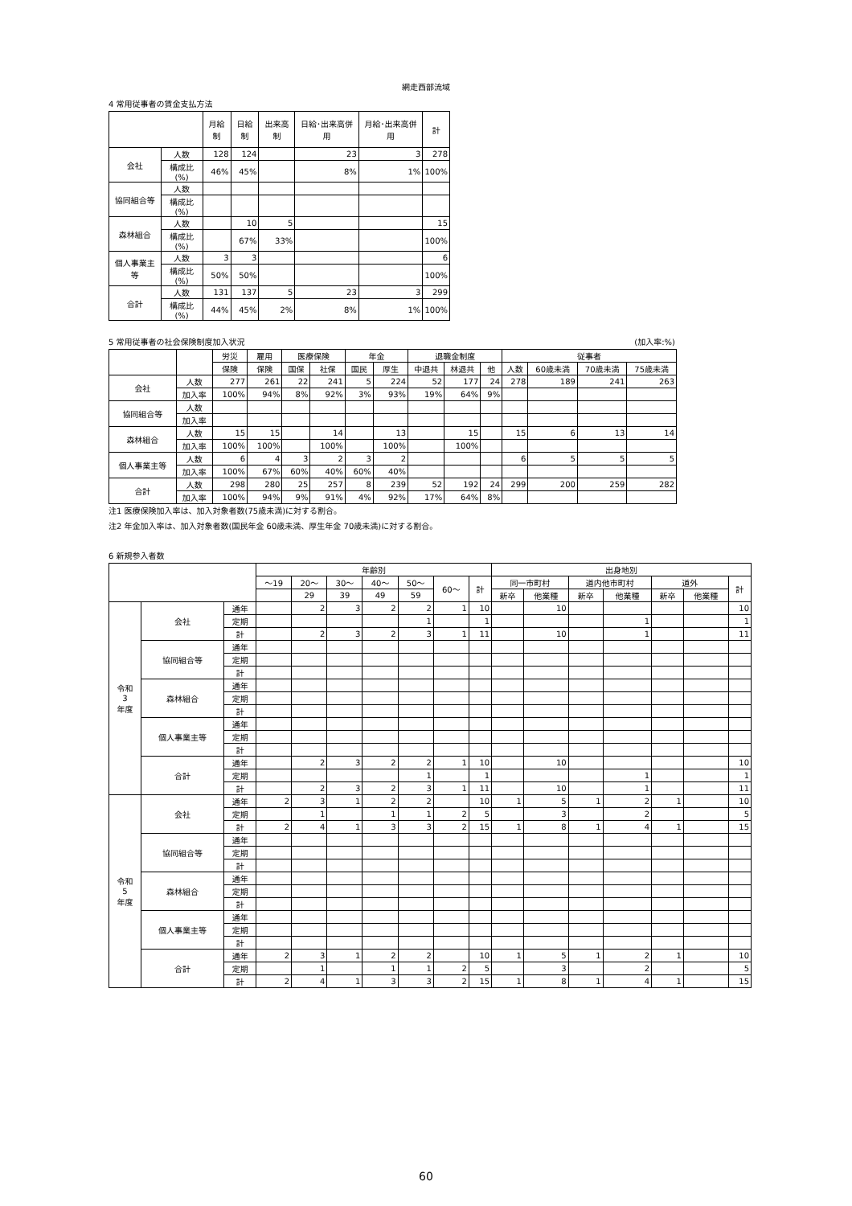網走西部流域
4 常用従事者の賃金支払方法
| | | 月給制 | 日給制 | 出来高制 | 日給･出来高併用 | 月給･出来高併用 | 計 |
| --- | --- | --- | --- | --- | --- | --- | --- |
| 会社 | 人数 | 128 | 124 | | 23 | 3 | 278 |
| | 構成比(%) | 46% | 45% | | 8% | 1% | 100% |
| 協同組合等 | 人数 | | | | | | |
| | 構成比(%) | | | | | | |
| 森林組合 | 人数 | | 10 | 5 | | | 15 |
| | 構成比(%) | | 67% | 33% | | | 100% |
| 個人事業主等 | 人数 | 3 | 3 | | | | 6 |
| | 構成比(%) | 50% | 50% | | | | 100% |
| 合計 | 人数 | 131 | 137 | 5 | 23 | 3 | 299 |
| | 構成比(%) | 44% | 45% | 2% | 8% | 1% | 100% |
5 常用従事者の社会保険制度加入状況 (加入率:%)
| | | 労災 | 雇用 | 医療保険 | | 年金 | | 退職金制度 | | | 従事者 | | | |
| --- | --- | --- | --- | --- | --- | --- | --- | --- | --- | --- | --- | --- | --- | --- |
| | | 保険 | 保険 | 国保 | 社保 | 国民 | 厚生 | 中退共 | 林退共 | 他 | 人数 | 60歳未満 | 70歳未満 | 75歳未満 |
| 会社 | 人数 | 277 | 261 | 22 | 241 | 5 | 224 | 52 | 177 | 24 | 278 | 189 | 241 | 263 |
| | 加入率 | 100% | 94% | 8% | 92% | 3% | 93% | 19% | 64% | 9% | | | | |
| 協同組合等 | 人数 | | | | | | | | | | | | | |
| | 加入率 | | | | | | | | | | | | | |
| 森林組合 | 人数 | 15 | 15 | | 14 | | 13 | | 15 | | 15 | 6 | 13 | 14 |
| | 加入率 | 100% | 100% | | 100% | | 100% | | 100% | | | | | |
| 個人事業主等 | 人数 | 6 | 4 | 3 | 2 | 3 | 2 | | | | 6 | 5 | 5 | 5 |
| | 加入率 | 100% | 67% | 60% | 40% | 60% | 40% | | | | | | | |
| 合計 | 人数 | 298 | 280 | 25 | 257 | 8 | 239 | 52 | 192 | 24 | 299 | 200 | 259 | 282 |
| | 加入率 | 100% | 94% | 9% | 91% | 4% | 92% | 17% | 64% | 8% | | | | |
注1 医療保険加入率は、加入対象者数(75歳未満)に対する割合。
注2 年金加入率は、加入対象者数(国民年金 60歳未満、厚生年金 70歳未満)に対する割合。
6 新規参入者数
| | | | 年齢別 | | | | | | | 出身地別 | | | | | | |
| --- | --- | --- | --- | --- | --- | --- | --- | --- | --- | --- | --- | --- | --- | --- | --- | --- |
| | | | ～19 | 20～ | 30～ | 40～ | 50～ | 60～ | 計 | 同一市町村 | | 道内他市町村 | | 道外 | | 計 |
| | | | | 29 | 39 | 49 | 59 | | | 新卒 | 他業種 | 新卒 | 他業種 | 新卒 | 他業種 | |
| 令和 3 年度 | 会社 | 通年 | | 2 | 3 | 2 | 2 | 1 | 10 | | 10 | | | | | 10 |
| | | 定期 | | | | | 1 | | 1 | | | | 1 | | | 1 |
| | | 計 | | 2 | 3 | 2 | 3 | 1 | 11 | | 10 | | 1 | | | 11 |
| | 協同組合等 | 通年 | | | | | | | | | | | | | | |
| | | 定期 | | | | | | | | | | | | | | |
| | | 計 | | | | | | | | | | | | | | |
| | 森林組合 | 通年 | | | | | | | | | | | | | | |
| | | 定期 | | | | | | | | | | | | | | |
| | | 計 | | | | | | | | | | | | | | |
| | 個人事業主等 | 通年 | | | | | | | | | | | | | | |
| | | 定期 | | | | | | | | | | | | | | |
| | | 計 | | | | | | | | | | | | | | |
| | 合計 | 通年 | | 2 | 3 | 2 | 2 | 1 | 10 | | 10 | | | | | 10 |
| | | 定期 | | | | | 1 | | 1 | | | | 1 | | | 1 |
| | | 計 | | 2 | 3 | 2 | 3 | 1 | 11 | | 10 | | 1 | | | 11 |
| 令和 5 年度 | 会社 | 通年 | 2 | 3 | 1 | 2 | 2 | | 10 | 1 | 5 | 1 | 2 | 1 | | 10 |
| | | 定期 | | 1 | | 1 | 1 | 2 | 5 | | 3 | | 2 | | | 5 |
| | | 計 | 2 | 4 | 1 | 3 | 3 | 2 | 15 | 1 | 8 | 1 | 4 | 1 | | 15 |
| | 協同組合等 | 通年 | | | | | | | | | | | | | | |
| | | 定期 | | | | | | | | | | | | | | |
| | | 計 | | | | | | | | | | | | | | |
| | 森林組合 | 通年 | | | | | | | | | | | | | | |
| | | 定期 | | | | | | | | | | | | | | |
| | | 計 | | | | | | | | | | | | | | |
| | 個人事業主等 | 通年 | | | | | | | | | | | | | | |
| | | 定期 | | | | | | | | | | | | | | |
| | | 計 | | | | | | | | | | | | | | |
| | 合計 | 通年 | 2 | 3 | 1 | 2 | 2 | | 10 | 1 | 5 | 1 | 2 | 1 | | 10 |
| | | 定期 | | 1 | | 1 | 1 | 2 | 5 | | 3 | | 2 | | | 5 |
| | | 計 | 2 | 4 | 1 | 3 | 3 | 2 | 15 | 1 | 8 | 1 | 4 | 1 | | 15 |
60